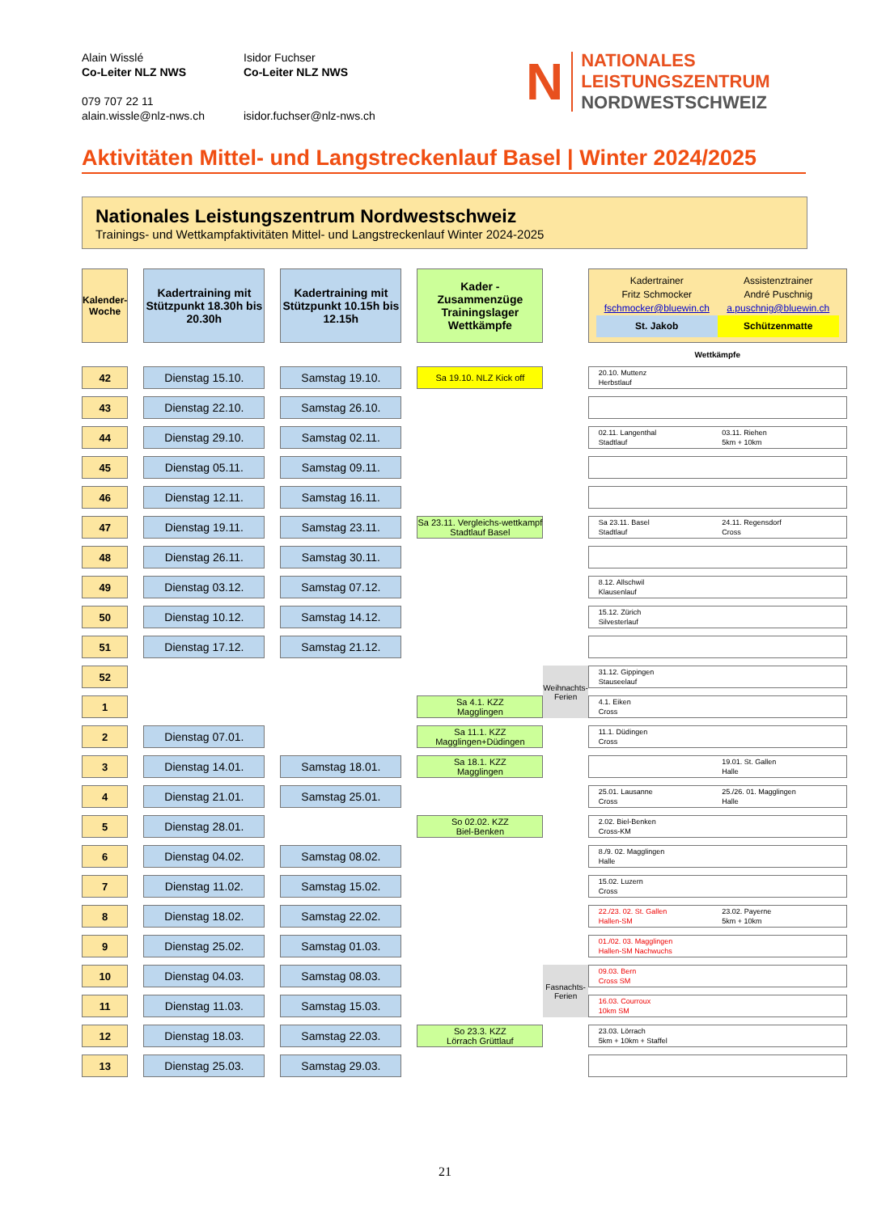Alain Wisslé
Co-Leiter NLZ NWS
079 707 22 11
alain.wissle@nlz-nws.ch
Isidor Fuchser
Co-Leiter NLZ NWS
isidor.fuchser@nlz-nws.ch
N NATIONALES
LEISTUNGSZENTRUM
NORDWESTSCHWEIZ
Aktivitäten Mittel- und Langstreckenlauf Basel | Winter 2024/2025
Nationales Leistungszentrum Nordwestschweiz
Trainings- und Wettkampfaktivitäten Mittel- und Langstreckenlauf Winter 2024-2025
| Kalender- Woche | | Kadertraining mit Stützpunkt 18.30h bis 20.30h | | Kadertraining mit Stützpunkt 10.15h bis 12.15h | | Kader - Zusammenzüge Trainingslager Wettkämpfe | | | Kadertrainer Fritz Schmocker fschmocker@bluewin.ch Assistenztrainer André Puschnig a.puschnig@bluewin.ch St. Jakob Schützenmatte |
| | | | | | | | | | Wettkämpfe |
| 42 | | Dienstag 15.10. | | Samstag 19.10. | | Sa 19.10. NLZ Kick off | | | 20.10. Muttenz Herbstlauf |
| 43 | | Dienstag 22.10. | | Samstag 26.10. | | | | | |
| 44 | | Dienstag 29.10. | | Samstag 02.11. | | | | | 02.11. Langenthal Stadtlauf 03.11. Riehen 5km + 10km |
| 45 | | Dienstag 05.11. | | Samstag 09.11. | | | | | |
| 46 | | Dienstag 12.11. | | Samstag 16.11. | | | | | |
| 47 | | Dienstag 19.11. | | Samstag 23.11. | | Sa 23.11. Vergleichs-wettkampf Stadtlauf Basel | | | Sa 23.11. Basel Stadtlauf 24.11. Regensdorf Cross |
| 48 | | Dienstag 26.11. | | Samstag 30.11. | | | | | |
| 49 | | Dienstag 03.12. | | Samstag 07.12. | | | | | 8.12. Allschwil Klausenlauf |
| 50 | | Dienstag 10.12. | | Samstag 14.12. | | | | | 15.12. Zürich Silvesterlauf |
| 51 | | Dienstag 17.12. | | Samstag 21.12. | | | | | |
| 52 | | | | | | | Weihnachts-Ferien | | 31.12. Gippingen Stauseelauf |
| 1 | | | | | | Sa 4.1. KZZ Magglingen | | | 4.1. Eiken Cross |
| 2 | | Dienstag 07.01. | | | | Sa 11.1. KZZ Magglingen+Düdingen | | | 11.1. Düdingen Cross |
| 3 | | Dienstag 14.01. | | Samstag 18.01. | | Sa 18.1. KZZ Magglingen | | | 19.01. St. Gallen Halle |
| 4 | | Dienstag 21.01. | | Samstag 25.01. | | | | | 25.01. Lausanne Cross 25./26. 01. Magglingen Halle |
| 5 | | Dienstag 28.01. | | | | So 02.02. KZZ Biel-Benken | | | 2.02. Biel-Benken Cross-KM |
| 6 | | Dienstag 04.02. | | Samstag 08.02. | | | | | 8./9. 02. Magglingen Halle |
| 7 | | Dienstag 11.02. | | Samstag 15.02. | | | | | 15.02. Luzern Cross |
| 8 | | Dienstag 18.02. | | Samstag 22.02. | | | | | 22./23. 02. St. Gallen Hallen-SM 23.02. Payerne 5km + 10km |
| 9 | | Dienstag 25.02. | | Samstag 01.03. | | | | | 01./02. 03. Magglingen Hallen-SM Nachwuchs |
| 10 | | Dienstag 04.03. | | Samstag 08.03. | | | Fasnachts-Ferien | | 09.03. Bern Cross SM |
| 11 | | Dienstag 11.03. | | Samstag 15.03. | | | | | 16.03. Courroux 10km SM |
| 12 | | Dienstag 18.03. | | Samstag 22.03. | | So 23.3. KZZ Lörrach Grüttlauf | | | 23.03. Lörrach 5km + 10km + Staffel |
| 13 | | Dienstag 25.03. | | Samstag 29.03. | | | | | |
21